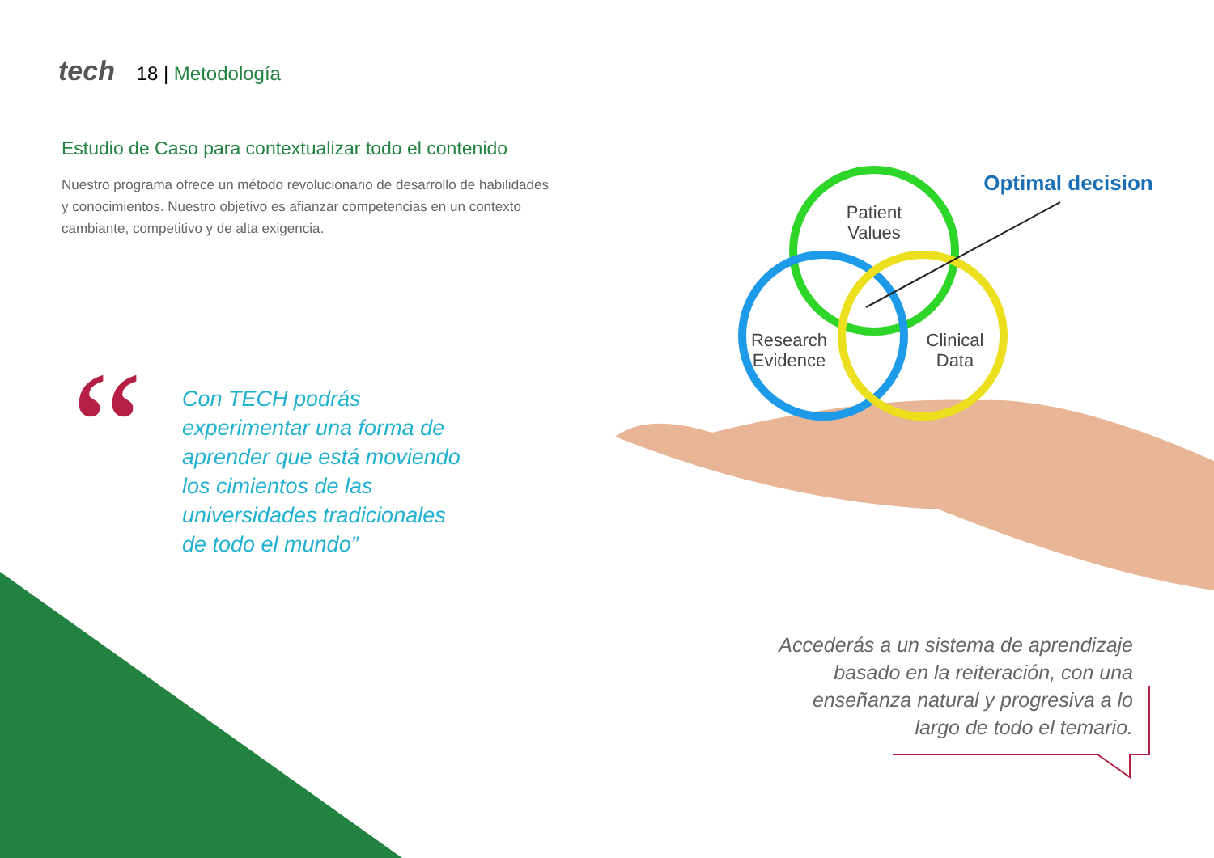tech 18 | Metodología
Estudio de Caso para contextualizar todo el contenido
Nuestro programa ofrece un método revolucionario de desarrollo de habilidades y conocimientos. Nuestro objetivo es afianzar competencias en un contexto cambiante, competitivo y de alta exigencia.
“
Con TECH podrás experimentar una forma de aprender que está moviendo los cimientos de las universidades tradicionales de todo el mundo”
Patient
Values
Research
Evidence
Clinical
Data
Optimal decision
Accederás a un sistema de aprendizaje basado en la reiteración, con una enseñanza natural y progresiva a lo largo de todo el temario.